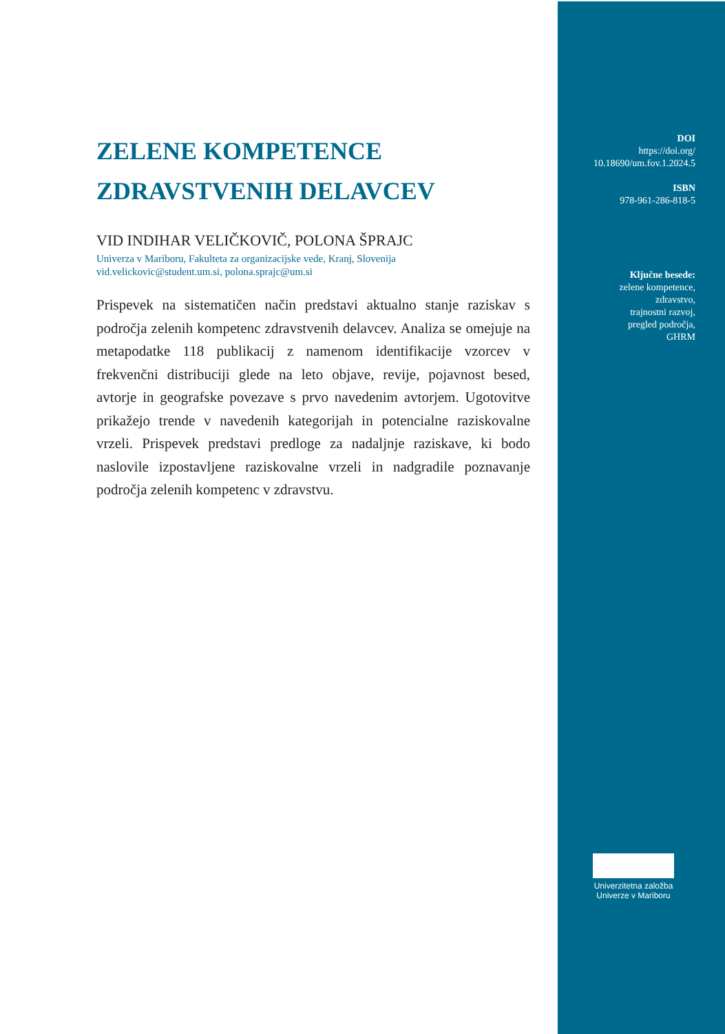ZELENE KOMPETENCE
ZDRAVSTVENIH DELAVCEV
VID INDIHAR VELIČKOVIČ, POLONA ŠPRAJC
Univerza v Mariboru, Fakulteta za organizacijske vede, Kranj, Slovenija
vid.velickovic@student.um.si, polona.sprajc@um.si
Prispevek na sistematičen način predstavi aktualno stanje raziskav s področja zelenih kompetenc zdravstvenih delavcev. Analiza se omejuje na metapodatke 118 publikacij z namenom identifikacije vzorcev v frekvenčni distribuciji glede na leto objave, revije, pojavnost besed, avtorje in geografske povezave s prvo navedenim avtorjem. Ugotovitve prikažejo trende v navedenih kategorijah in potencialne raziskovalne vrzeli. Prispevek predstavi predloge za nadaljnje raziskave, ki bodo naslovile izpostavljene raziskovalne vrzeli in nadgradile poznavanje področja zelenih kompetenc v zdravstvu.
DOI
https://doi.org/
10.18690/um.fov.1.2024.5
ISBN
978-961-286-818-5
Ključne besede:
zelene kompetence,
zdravstvo,
trajnostni razvoj,
pregled področja,
GHRM
Univerzitetna založba
Univerze v Mariboru